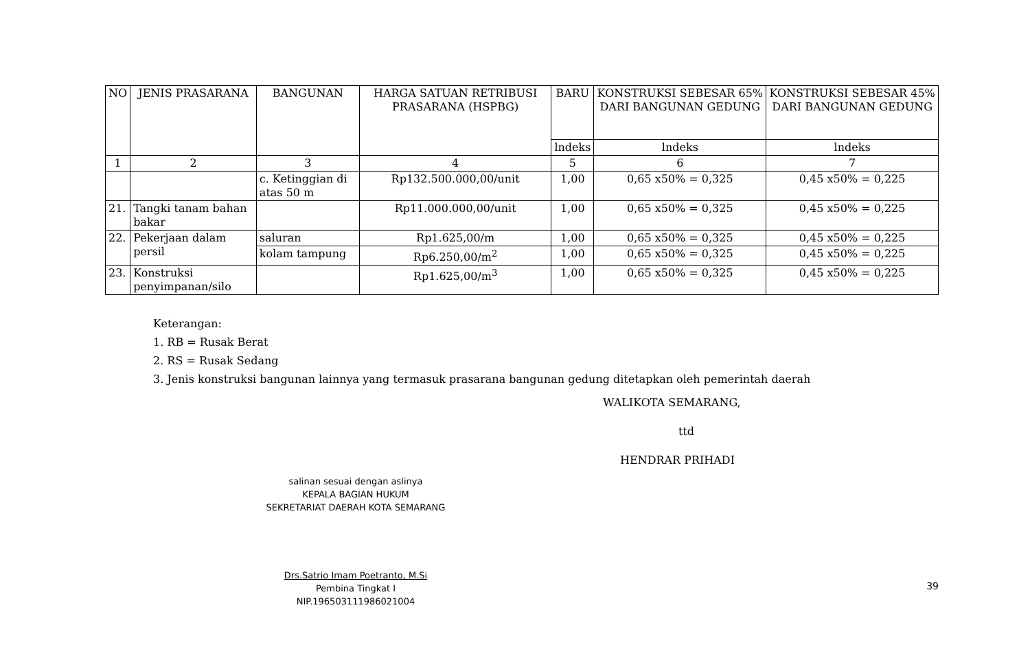| NO | JENIS PRASARANA | BANGUNAN | HARGA SATUAN RETRIBUSI PRASARANA (HSPBG) | BARU | KONSTRUKSI SEBESAR 65% DARI BANGUNAN GEDUNG | KONSTRUKSI SEBESAR 45% DARI BANGUNAN GEDUNG |
| --- | --- | --- | --- | --- | --- | --- |
| | | | | lndeks | lndeks | lndeks |
| 1 | 2 | 3 | 4 | 5 | 6 | 7 |
| | | c. Ketinggian di atas 50 m | Rp132.500.000,00/unit | 1,00 | 0,65 x50% = 0,325 | 0,45 x50% = 0,225 |
| 21. | Tangki tanam bahan bakar | | Rp11.000.000,00/unit | 1,00 | 0,65 x50% = 0,325 | 0,45 x50% = 0,225 |
| 22. | Pekerjaan dalam persil | saluran | Rp1.625,00/m | 1,00 | 0,65 x50% = 0,325 | 0,45 x50% = 0,225 |
| | | kolam tampung | Rp6.250,00/m<sup>2</sup> | 1,00 | 0,65 x50% = 0,325 | 0,45 x50% = 0,225 |
| 23. | Konstruksi penyimpanan/silo | | Rp1.625,00/m<sup>3</sup> | 1,00 | 0,65 x50% = 0,325 | 0,45 x50% = 0,225 |
Keterangan:
1. RB = Rusak Berat
2. RS = Rusak Sedang
3. Jenis konstruksi bangunan lainnya yang termasuk prasarana bangunan gedung ditetapkan oleh pemerintah daerah
WALIKOTA SEMARANG,
ttd
HENDRAR PRIHADI
salinan sesuai dengan aslinya
KEPALA BAGIAN HUKUM
SEKRETARIAT DAERAH KOTA SEMARANG
Drs.Satrio Imam Poetranto, M.Si
Pembina Tingkat I
NIP.196503111986021004
39